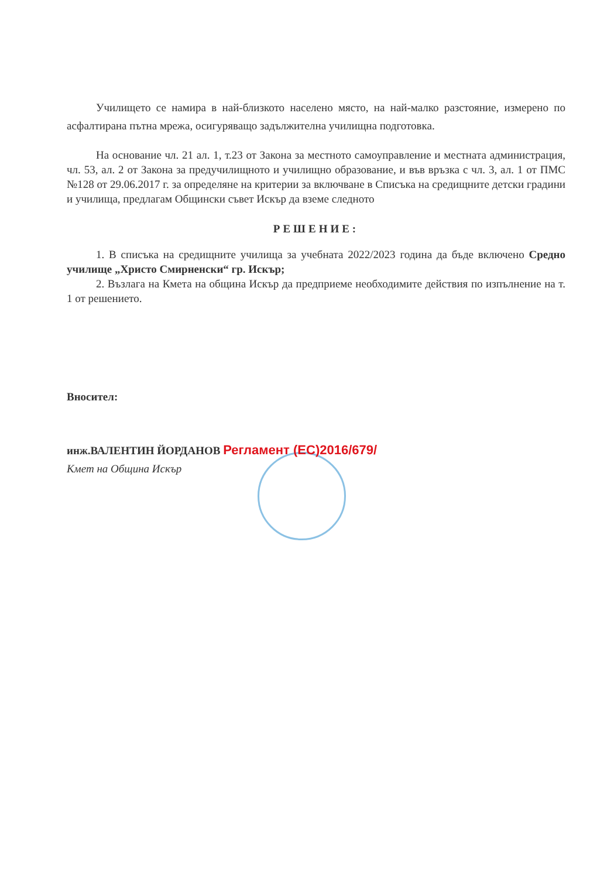Училището се намира в най-близкото населено място, на най-малко разстояние, измерено по асфалтирана пътна мрежа, осигуряващо задължителна училищна подготовка.
На основание чл. 21 ал. 1, т.23 от Закона за местното самоуправление и местната администрация, чл. 53, ал. 2 от Закона за предучилищното и училищно образование, и във връзка с чл. 3, ал. 1 от ПМС №128 от 29.06.2017 г. за определяне на критерии за включване в Списъка на средищните детски градини и училища, предлагам Общински съвет Искър да вземе следното
РЕШЕНИЕ:
1. В списъка на средищните училища за учебната 2022/2023 година да бъде включено Средно училище „Христо Смирненски“ гр. Искър;
2. Възлага на Кмета на община Искър да предприеме необходимите действия по изпълнение на т. 1 от решението.
Вносител:
инж.ВАЛЕНТИН ЙОРДАНОВ Регламент (ЕС)2016/679/
Кмет на Община Искър